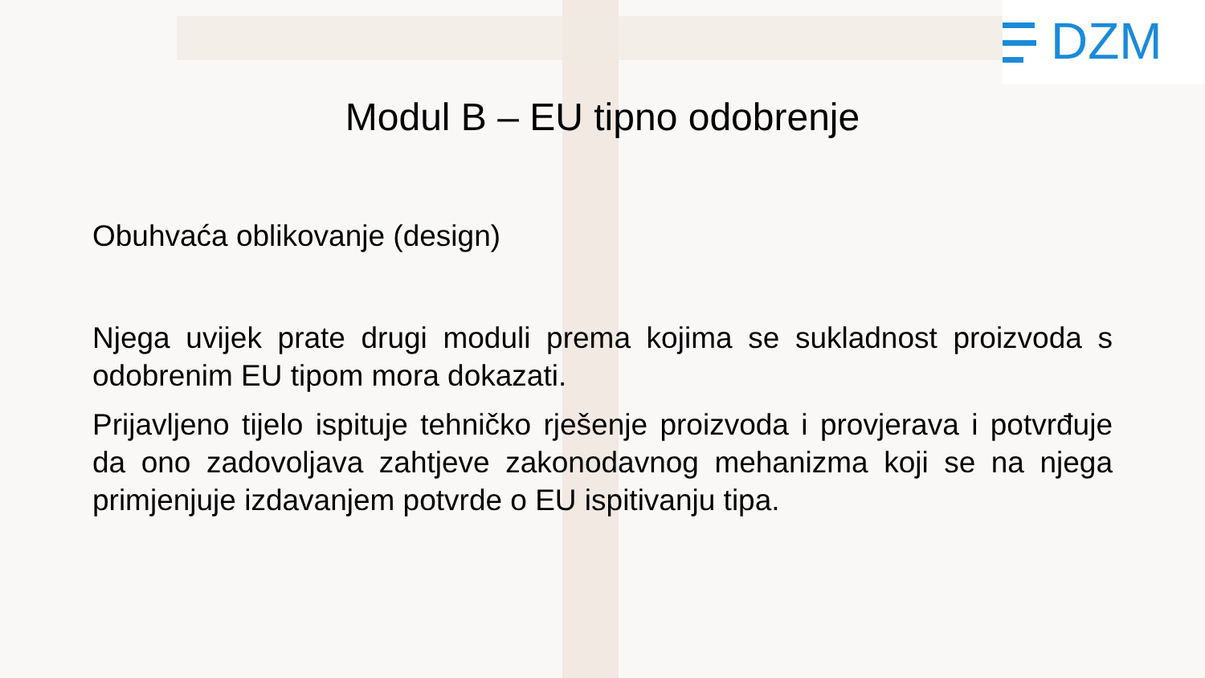DZM
Modul B – EU tipno odobrenje
Obuhvaća oblikovanje (design)
Njega uvijek prate drugi moduli prema kojima se sukladnost proizvoda s odobrenim EU tipom mora dokazati.
Prijavljeno tijelo ispituje tehničko rješenje proizvoda i provjerava i potvrđuje da ono zadovoljava zahtjeve zakonodavnog mehanizma koji se na njega primjenjuje izdavanjem potvrde o EU ispitivanju tipa.